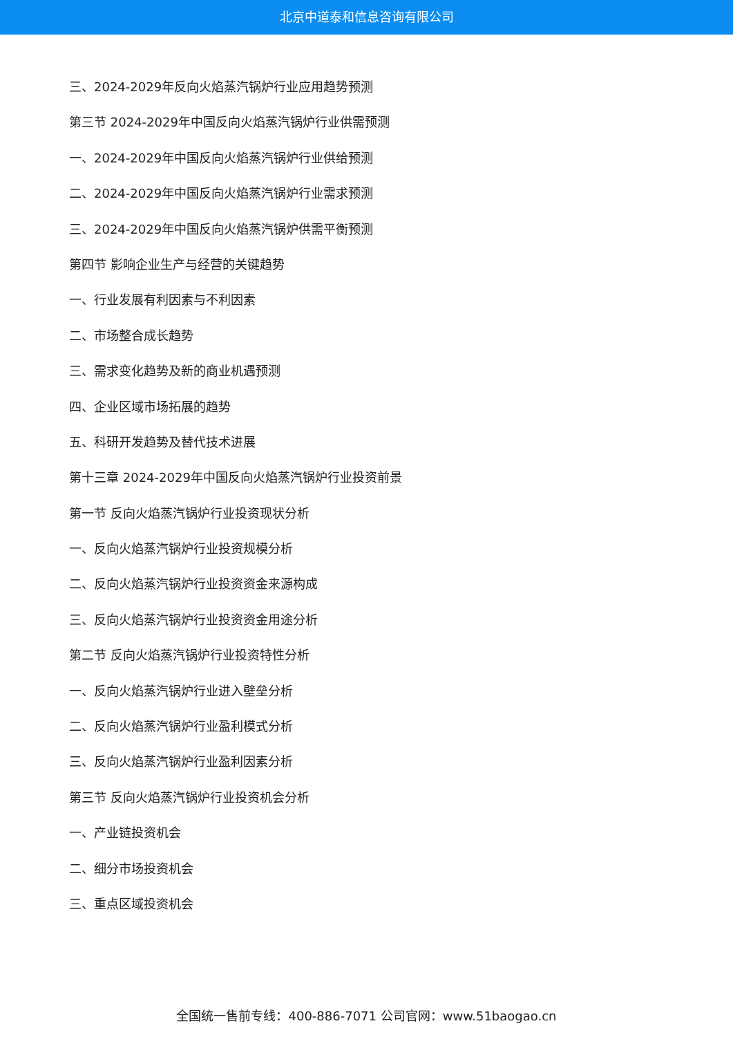北京中道泰和信息咨询有限公司
三、2024-2029年反向火焰蒸汽锅炉行业应用趋势预测
第三节 2024-2029年中国反向火焰蒸汽锅炉行业供需预测
一、2024-2029年中国反向火焰蒸汽锅炉行业供给预测
二、2024-2029年中国反向火焰蒸汽锅炉行业需求预测
三、2024-2029年中国反向火焰蒸汽锅炉供需平衡预测
第四节 影响企业生产与经营的关键趋势
一、行业发展有利因素与不利因素
二、市场整合成长趋势
三、需求变化趋势及新的商业机遇预测
四、企业区域市场拓展的趋势
五、科研开发趋势及替代技术进展
第十三章 2024-2029年中国反向火焰蒸汽锅炉行业投资前景
第一节 反向火焰蒸汽锅炉行业投资现状分析
一、反向火焰蒸汽锅炉行业投资规模分析
二、反向火焰蒸汽锅炉行业投资资金来源构成
三、反向火焰蒸汽锅炉行业投资资金用途分析
第二节 反向火焰蒸汽锅炉行业投资特性分析
一、反向火焰蒸汽锅炉行业进入壁垒分析
二、反向火焰蒸汽锅炉行业盈利模式分析
三、反向火焰蒸汽锅炉行业盈利因素分析
第三节 反向火焰蒸汽锅炉行业投资机会分析
一、产业链投资机会
二、细分市场投资机会
三、重点区域投资机会
全国统一售前专线：400-886-7071 公司官网：www.51baogao.cn